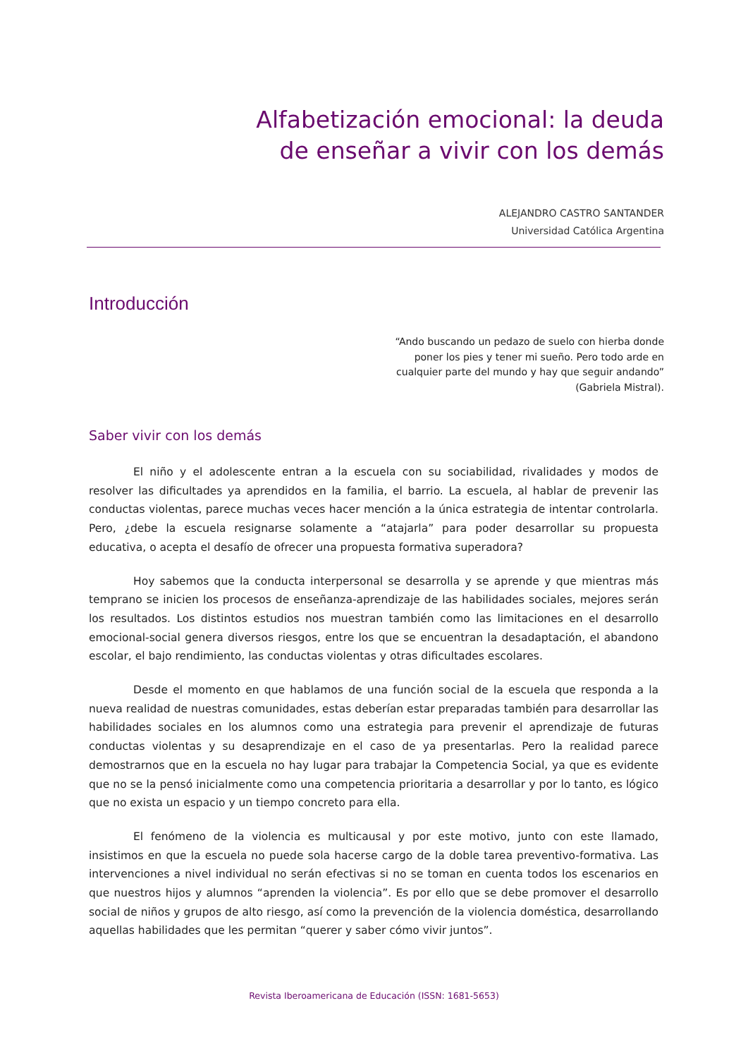Alfabetización emocional: la deuda de enseñar a vivir con los demás
ALEJANDRO CASTRO SANTANDER
Universidad Católica Argentina
Introducción
“Ando buscando un pedazo de suelo con hierba donde poner los pies y tener mi sueño. Pero todo arde en cualquier parte del mundo y hay que seguir andando” (Gabriela Mistral).
Saber vivir con los demás
El niño y el adolescente entran a la escuela con su sociabilidad, rivalidades y modos de resolver las dificultades ya aprendidos en la familia, el barrio. La escuela, al hablar de prevenir las conductas violentas, parece muchas veces hacer mención a la única estrategia de intentar controlarla. Pero, ¿debe la escuela resignarse solamente a “atajarla” para poder desarrollar su propuesta educativa, o acepta el desafío de ofrecer una propuesta formativa superadora?
Hoy sabemos que la conducta interpersonal se desarrolla y se aprende y que mientras más temprano se inicien los procesos de enseñanza-aprendizaje de las habilidades sociales, mejores serán los resultados. Los distintos estudios nos muestran también como las limitaciones en el desarrollo emocional-social genera diversos riesgos, entre los que se encuentran la desadaptación, el abandono escolar, el bajo rendimiento, las conductas violentas y otras dificultades escolares.
Desde el momento en que hablamos de una función social de la escuela que responda a la nueva realidad de nuestras comunidades, estas deberían estar preparadas también para desarrollar las habilidades sociales en los alumnos como una estrategia para prevenir el aprendizaje de futuras conductas violentas y su desaprendizaje en el caso de ya presentarlas. Pero la realidad parece demostrarnos que en la escuela no hay lugar para trabajar la Competencia Social, ya que es evidente que no se la pensó inicialmente como una competencia prioritaria a desarrollar y por lo tanto, es lógico que no exista un espacio y un tiempo concreto para ella.
El fenómeno de la violencia es multicausal y por este motivo, junto con este llamado, insistimos en que la escuela no puede sola hacerse cargo de la doble tarea preventivo-formativa. Las intervenciones a nivel individual no serán efectivas si no se toman en cuenta todos los escenarios en que nuestros hijos y alumnos “aprenden la violencia”. Es por ello que se debe promover el desarrollo social de niños y grupos de alto riesgo, así como la prevención de la violencia doméstica, desarrollando aquellas habilidades que les permitan “querer y saber cómo vivir juntos”.
Revista Iberoamericana de Educación (ISSN: 1681-5653)